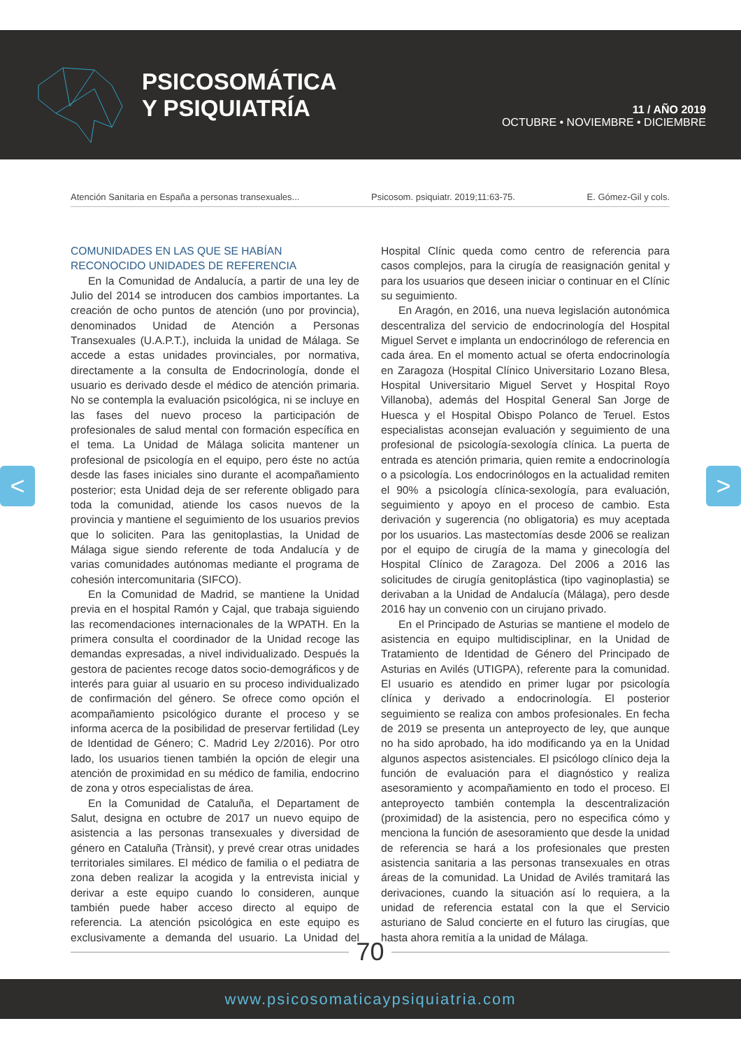PSICOSOMÁTICA
Y PSIQUIATRÍA
11 / AÑO 2019
OCTUBRE • NOVIEMBRE • DICIEMBRE
Atención Sanitaria en España a personas transexuales... Psicosom. psiquiatr. 2019;11:63-75. E. Gómez-Gil y cols.
COMUNIDADES EN LAS QUE SE HABÍAN RECONOCIDO UNIDADES DE REFERENCIA
En la Comunidad de Andalucía, a partir de una ley de Julio del 2014 se introducen dos cambios importantes. La creación de ocho puntos de atención (uno por provincia), denominados Unidad de Atención a Personas Transexuales (U.A.P.T.), incluida la unidad de Málaga. Se accede a estas unidades provinciales, por normativa, directamente a la consulta de Endocrinología, donde el usuario es derivado desde el médico de atención primaria. No se contempla la evaluación psicológica, ni se incluye en las fases del nuevo proceso la participación de profesionales de salud mental con formación específica en el tema. La Unidad de Málaga solicita mantener un profesional de psicología en el equipo, pero éste no actúa desde las fases iniciales sino durante el acompañamiento posterior; esta Unidad deja de ser referente obligado para toda la comunidad, atiende los casos nuevos de la provincia y mantiene el seguimiento de los usuarios previos que lo soliciten. Para las genitoplastias, la Unidad de Málaga sigue siendo referente de toda Andalucía y de varias comunidades autónomas mediante el programa de cohesión intercomunitaria (SIFCO).
En la Comunidad de Madrid, se mantiene la Unidad previa en el hospital Ramón y Cajal, que trabaja siguiendo las recomendaciones internacionales de la WPATH. En la primera consulta el coordinador de la Unidad recoge las demandas expresadas, a nivel individualizado. Después la gestora de pacientes recoge datos socio-demográficos y de interés para guiar al usuario en su proceso individualizado de confirmación del género. Se ofrece como opción el acompañamiento psicológico durante el proceso y se informa acerca de la posibilidad de preservar fertilidad (Ley de Identidad de Género; C. Madrid Ley 2/2016). Por otro lado, los usuarios tienen también la opción de elegir una atención de proximidad en su médico de familia, endocrino de zona y otros especialistas de área.
En la Comunidad de Cataluña, el Departament de Salut, designa en octubre de 2017 un nuevo equipo de asistencia a las personas transexuales y diversidad de género en Cataluña (Trànsit), y prevé crear otras unidades territoriales similares. El médico de familia o el pediatra de zona deben realizar la acogida y la entrevista inicial y derivar a este equipo cuando lo consideren, aunque también puede haber acceso directo al equipo de referencia. La atención psicológica en este equipo es exclusivamente a demanda del usuario. La Unidad del Hospital Clínic queda como centro de referencia para casos complejos, para la cirugía de reasignación genital y para los usuarios que deseen iniciar o continuar en el Clínic su seguimiento.
En Aragón, en 2016, una nueva legislación autonómica descentraliza del servicio de endocrinología del Hospital Miguel Servet e implanta un endocrinólogo de referencia en cada área. En el momento actual se oferta endocrinología en Zaragoza (Hospital Clínico Universitario Lozano Blesa, Hospital Universitario Miguel Servet y Hospital Royo Villanoba), además del Hospital General San Jorge de Huesca y el Hospital Obispo Polanco de Teruel. Estos especialistas aconsejan evaluación y seguimiento de una profesional de psicología-sexología clínica. La puerta de entrada es atención primaria, quien remite a endocrinología o a psicología. Los endocrinólogos en la actualidad remiten el 90% a psicología clínica-sexología, para evaluación, seguimiento y apoyo en el proceso de cambio. Esta derivación y sugerencia (no obligatoria) es muy aceptada por los usuarios. Las mastectomías desde 2006 se realizan por el equipo de cirugía de la mama y ginecología del Hospital Clínico de Zaragoza. Del 2006 a 2016 las solicitudes de cirugía genitoplástica (tipo vaginoplastia) se derivaban a la Unidad de Andalucía (Málaga), pero desde 2016 hay un convenio con un cirujano privado.
En el Principado de Asturias se mantiene el modelo de asistencia en equipo multidisciplinar, en la Unidad de Tratamiento de Identidad de Género del Principado de Asturias en Avilés (UTIGPA), referente para la comunidad. El usuario es atendido en primer lugar por psicología clínica y derivado a endocrinología. El posterior seguimiento se realiza con ambos profesionales. En fecha de 2019 se presenta un anteproyecto de ley, que aunque no ha sido aprobado, ha ido modificando ya en la Unidad algunos aspectos asistenciales. El psicólogo clínico deja la función de evaluación para el diagnóstico y realiza asesoramiento y acompañamiento en todo el proceso. El anteproyecto también contempla la descentralización (proximidad) de la asistencia, pero no especifica cómo y menciona la función de asesoramiento que desde la unidad de referencia se hará a los profesionales que presten asistencia sanitaria a las personas transexuales en otras áreas de la comunidad. La Unidad de Avilés tramitará las derivaciones, cuando la situación así lo requiera, a la unidad de referencia estatal con la que el Servicio asturiano de Salud concierte en el futuro las cirugías, que hasta ahora remitía a la unidad de Málaga.
70
www.psicosomaticaypsiquiatria.com
< >